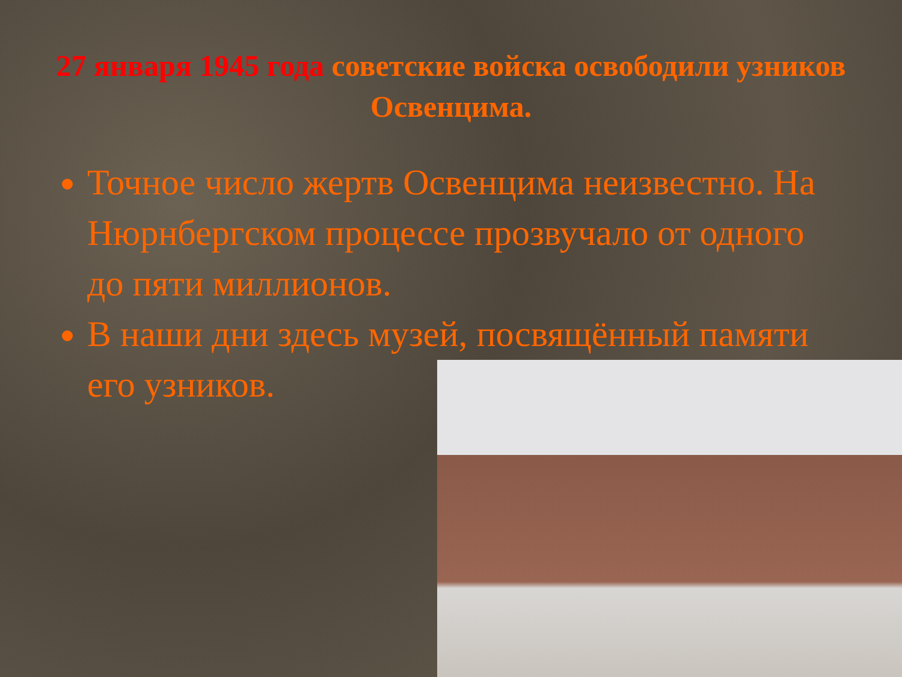27 января 1945 года советские войска освободили узников Освенцима.
Точное число жертв Освенцима неизвестно. На Нюрнбергском процессе прозвучало от одного до пяти миллионов.
В наши дни здесь музей, посвящённый памяти его узников.